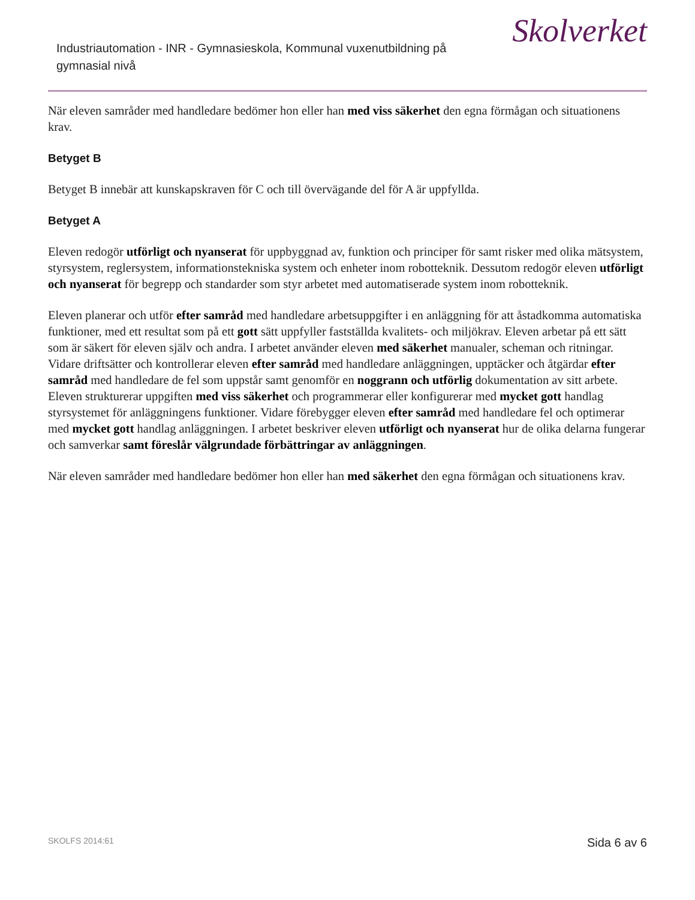Industriautomation - INR - Gymnasieskola, Kommunal vuxenutbildning på gymnasial nivå
Skolverket
När eleven samråder med handledare bedömer hon eller han med viss säkerhet den egna förmågan och situationens krav.
Betyget B
Betyget B innebär att kunskapskraven för C och till övervägande del för A är uppfyllda.
Betyget A
Eleven redogör utförligt och nyanserat för uppbyggnad av, funktion och principer för samt risker med olika mätsystem, styrsystem, reglersystem, informationstekniska system och enheter inom robotteknik. Dessutom redogör eleven utförligt och nyanserat för begrepp och standarder som styr arbetet med automatiserade system inom robotteknik.
Eleven planerar och utför efter samråd med handledare arbetsuppgifter i en anläggning för att åstadkomma automatiska funktioner, med ett resultat som på ett gott sätt uppfyller fastställda kvalitets- och miljökrav. Eleven arbetar på ett sätt som är säkert för eleven själv och andra. I arbetet använder eleven med säkerhet manualer, scheman och ritningar. Vidare driftsätter och kontrollerar eleven efter samråd med handledare anläggningen, upptäcker och åtgärdar efter samråd med handledare de fel som uppstår samt genomför en noggrann och utförlig dokumentation av sitt arbete. Eleven strukturerar uppgiften med viss säkerhet och programmerar eller konfigurerar med mycket gott handlag styrsystemet för anläggningens funktioner. Vidare förebygger eleven efter samråd med handledare fel och optimerar med mycket gott handlag anläggningen. I arbetet beskriver eleven utförligt och nyanserat hur de olika delarna fungerar och samverkar samt föreslår välgrundade förbättringar av anläggningen.
När eleven samråder med handledare bedömer hon eller han med säkerhet den egna förmågan och situationens krav.
SKOLFS 2014:61 Sida 6 av 6